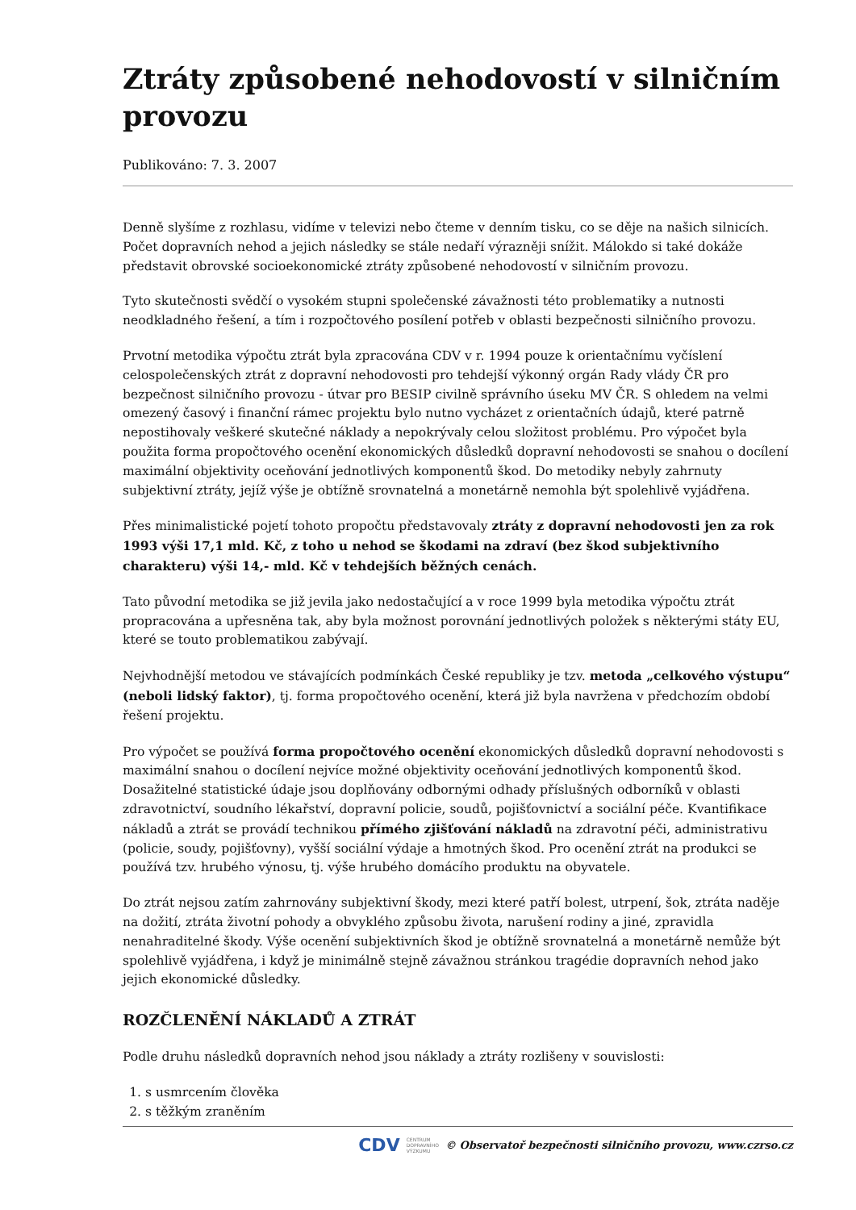Ztráty způsobené nehodovostí v silničním provozu
Publikováno: 7. 3. 2007
Denně slyšíme z rozhlasu, vidíme v televizi nebo čteme v denním tisku, co se děje na našich silnicích. Počet dopravních nehod a jejich následky se stále nedaří výrazněji snížit. Málokdo si také dokáže představit obrovské socioekonomické ztráty způsobené nehodovostí v silničním provozu.
Tyto skutečnosti svědčí o vysokém stupni společenské závažnosti této problematiky a nutnosti neodkladného řešení, a tím i rozpočtového posílení potřeb v oblasti bezpečnosti silničního provozu.
Prvotní metodika výpočtu ztrát byla zpracována CDV v r. 1994 pouze k orientačnímu vyčíslení celospolečenských ztrát z dopravní nehodovosti pro tehdejší výkonný orgán Rady vlády ČR pro bezpečnost silničního provozu - útvar pro BESIP civilně správního úseku MV ČR. S ohledem na velmi omezený časový i finanční rámec projektu bylo nutno vycházet z orientačních údajů, které patrně nepostihovaly veškeré skutečné náklady a nepokrývaly celou složitost problému. Pro výpočet byla použita forma propočtového ocenění ekonomických důsledků dopravní nehodovosti se snahou o docílení maximální objektivity oceňování jednotlivých komponentů škod. Do metodiky nebyly zahrnuty subjektivní ztráty, jejíž výše je obtížně srovnatelná a monetárně nemohla být spolehlivě vyjádřena.
Přes minimalistické pojetí tohoto propočtu představovaly ztráty z dopravní nehodovosti jen za rok 1993 výši 17,1 mld. Kč, z toho u nehod se škodami na zdraví (bez škod subjektivního charakteru) výši 14,- mld. Kč v tehdejších běžných cenách.
Tato původní metodika se již jevila jako nedostačující a v roce 1999 byla metodika výpočtu ztrát propracována a upřesněna tak, aby byla možnost porovnání jednotlivých položek s některými státy EU, které se touto problematikou zabývají.
Nejvhodnější metodou ve stávajících podmínkách České republiky je tzv. metoda „celkového výstupu“ (neboli lidský faktor), tj. forma propočtového ocenění, která již byla navržena v předchozím období řešení projektu.
Pro výpočet se používá forma propočtového ocenění ekonomických důsledků dopravní nehodovosti s maximální snahou o docílení nejvíce možné objektivity oceňování jednotlivých komponentů škod. Dosažitelné statistické údaje jsou doplňovány odbornými odhady příslušných odborníků v oblasti zdravotnictví, soudního lékařství, dopravní policie, soudů, pojišťovnictví a sociální péče. Kvantifikace nákladů a ztrát se provádí technikou přímého zjišťování nákladů na zdravotní péči, administrativu (policie, soudy, pojišťovny), vyšší sociální výdaje a hmotných škod. Pro ocenění ztrát na produkci se používá tzv. hrubého výnosu, tj. výše hrubého domácího produktu na obyvatele.
Do ztrát nejsou zatím zahrnovány subjektivní škody, mezi které patří bolest, utrpení, šok, ztráta naděje na dožití, ztráta životní pohody a obvyklého způsobu života, narušení rodiny a jiné, zpravidla nenahraditelné škody. Výše ocenění subjektivních škod je obtížně srovnatelná a monetárně nemůže být spolehlivě vyjádřena, i když je minimálně stejně závažnou stránkou tragédie dopravních nehod jako jejich ekonomické důsledky.
ROZČLENĚNÍ NÁKLADŮ A ZTRÁT
Podle druhu následků dopravních nehod jsou náklady a ztráty rozlišeny v souvislosti:
1. s usmrcením člověka
2. s těžkým zraněním
CDV CENTRUM
DOPRAVNÍHO
VÝZKUMU © Observatoř bezpečnosti silničního provozu, www.czrso.cz